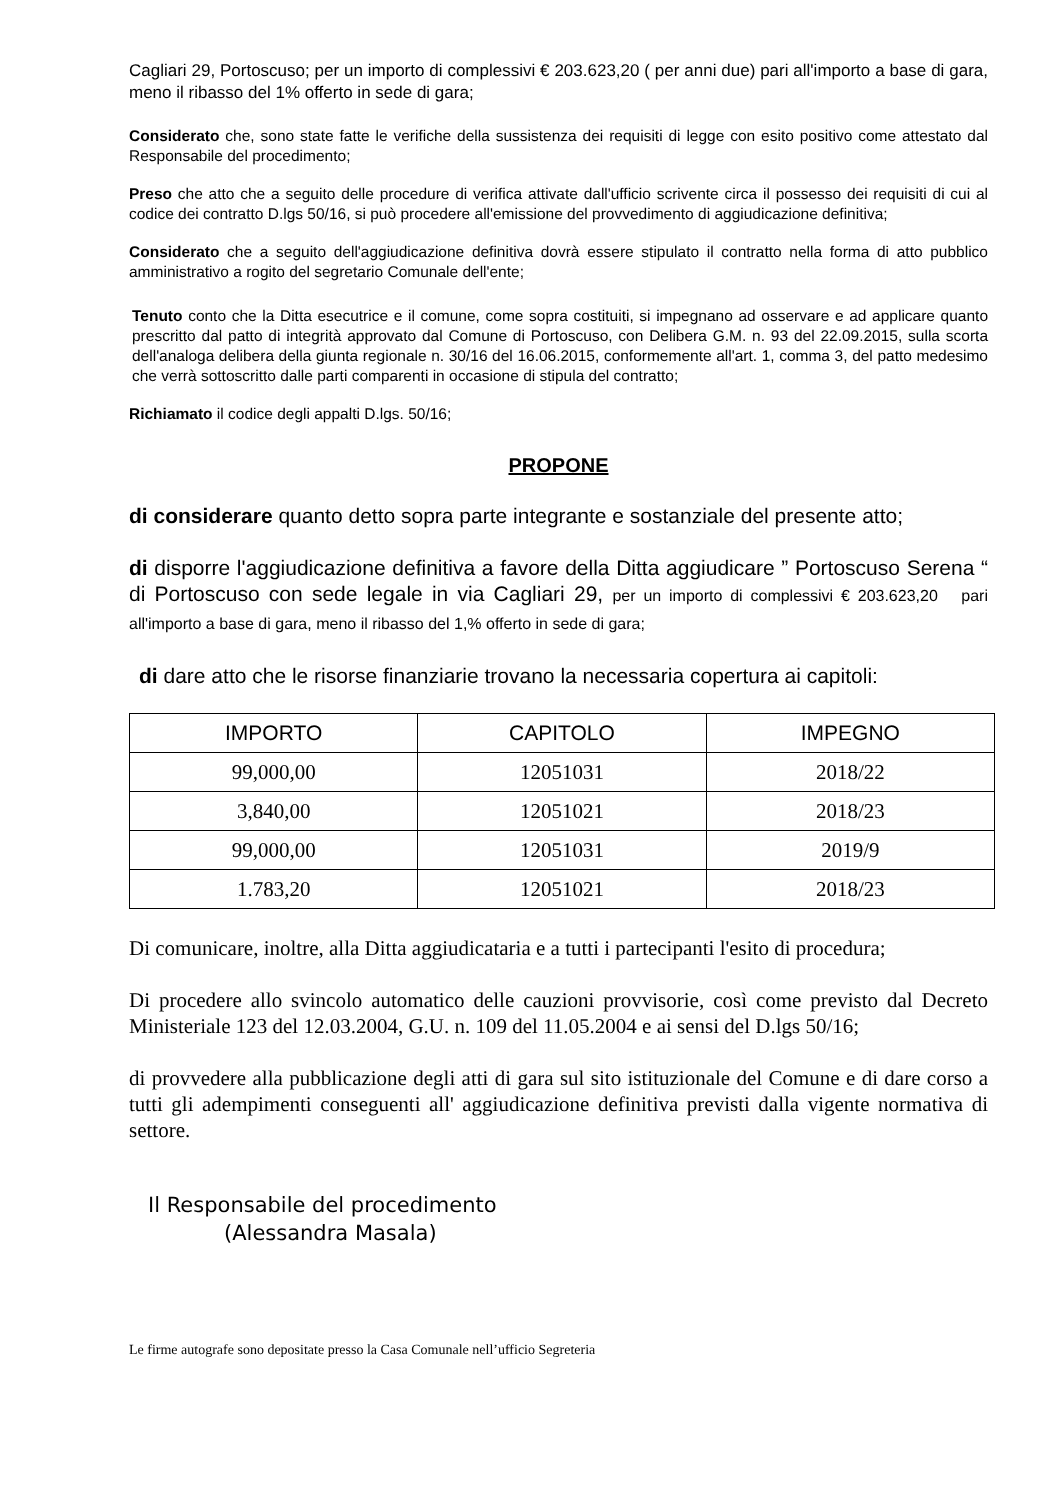Cagliari 29, Portoscuso; per un importo di complessivi € 203.623,20 ( per anni due) pari all'importo a base di gara, meno il ribasso del 1% offerto in sede di gara;
Considerato che, sono state fatte le verifiche della sussistenza dei requisiti di legge con esito positivo come attestato dal Responsabile del procedimento;
Preso che atto che a seguito delle procedure di verifica attivate dall'ufficio scrivente circa il possesso dei requisiti di cui al codice dei contratto D.lgs 50/16, si può procedere all'emissione del provvedimento di aggiudicazione definitiva;
Considerato che a seguito dell'aggiudicazione definitiva dovrà essere stipulato il contratto nella forma di atto pubblico amministrativo a rogito del segretario Comunale dell'ente;
Tenuto conto che la Ditta esecutrice e il comune, come sopra costituiti, si impegnano ad osservare e ad applicare quanto prescritto dal patto di integrità approvato dal Comune di Portoscuso, con Delibera G.M. n. 93 del 22.09.2015, sulla scorta dell'analoga delibera della giunta regionale n. 30/16 del 16.06.2015, conformemente all'art. 1, comma 3, del patto medesimo che verrà sottoscritto dalle parti comparenti in occasione di stipula del contratto;
Richiamato il codice degli appalti D.lgs. 50/16;
PROPONE
di considerare quanto detto sopra parte integrante e sostanziale del presente atto;
di disporre l'aggiudicazione definitiva a favore della Ditta aggiudicare ” Portoscuso Serena “ di Portoscuso con sede legale in via Cagliari 29, per un importo di complessivi € 203.623,20 pari all'importo a base di gara, meno il ribasso del 1,% offerto in sede di gara;
di dare atto che le risorse finanziarie trovano la necessaria copertura ai capitoli:
| IMPORTO | CAPITOLO | IMPEGNO |
| --- | --- | --- |
| 99,000,00 | 12051031 | 2018/22 |
| 3,840,00 | 12051021 | 2018/23 |
| 99,000,00 | 12051031 | 2019/9 |
| 1.783,20 | 12051021 | 2018/23 |
Di comunicare, inoltre, alla Ditta aggiudicataria e a tutti i partecipanti l'esito di procedura;
Di procedere allo svincolo automatico delle cauzioni provvisorie, così come previsto dal Decreto Ministeriale 123 del 12.03.2004, G.U. n. 109 del 11.05.2004 e ai sensi del D.lgs 50/16;
di provvedere alla pubblicazione degli atti di gara sul sito istituzionale del Comune e di dare corso a tutti gli adempimenti conseguenti all' aggiudicazione definitiva previsti dalla vigente normativa di settore.
Il Responsabile del procedimento
(Alessandra Masala)
Le firme autografe sono depositate presso la Casa Comunale nell’ufficio Segreteria